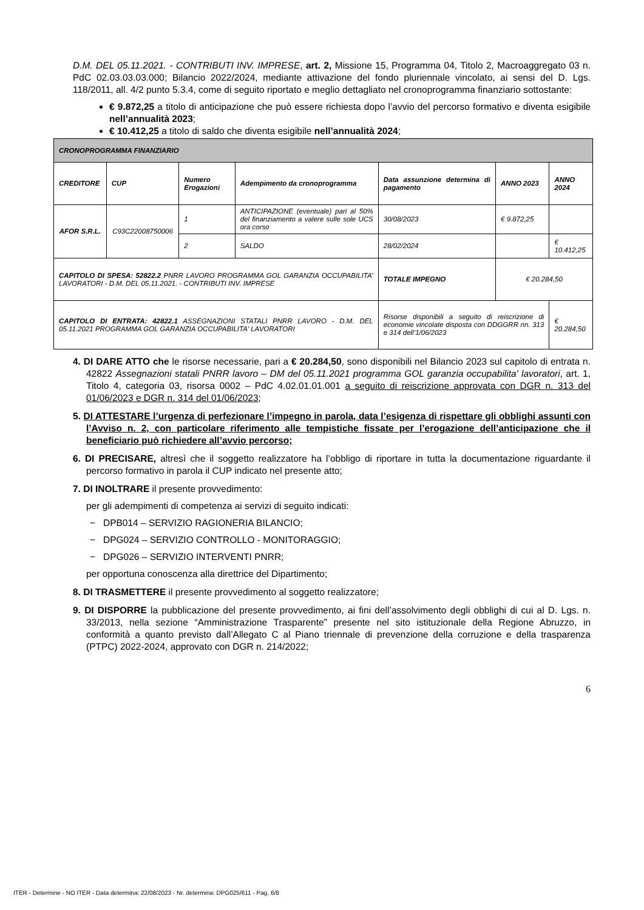D.M. DEL 05.11.2021. - CONTRIBUTI INV. IMPRESE, art. 2, Missione 15, Programma 04, Titolo 2, Macroaggregato 03 n. PdC 02.03.03.03.000; Bilancio 2022/2024, mediante attivazione del fondo pluriennale vincolato, ai sensi del D. Lgs. 118/2011, all. 4/2 punto 5.3.4, come di seguito riportato e meglio dettagliato nel cronoprogramma finanziario sottostante:
€ 9.872,25 a titolo di anticipazione che può essere richiesta dopo l’avvio del percorso formativo e diventa esigibile nell’annualità 2023;
€ 10.412,25 a titolo di saldo che diventa esigibile nell’annualità 2024;
| CRONOPROGRAMMA FINANZIARIO | | | | | | |
| --- | --- | --- | --- | --- | --- | --- |
| CREDITORE | CUP | Numero Erogazioni | Adempimento da cronoprogramma | Data assunzione determina di pagamento | ANNO 2023 | ANNO 2024 |
| AFOR S.R.L. | C93C22008750006 | 1 | ANTICIPAZIONE (eventuale) pari al 50% del finanziamento a valere sulle sole UCS ora corso | 30/08/2023 | € 9.872,25 | |
| | | 2 | SALDO | 28/02/2024 | | € 10.412,25 |
| CAPITOLO DI SPESA: 52822.2 PNRR LAVORO PROGRAMMA GOL GARANZIA OCCUPABILITA' LAVORATORI - D.M. DEL 05.11.2021. - CONTRIBUTI INV. IMPRESE | | | | TOTALE IMPEGNO | € 20.284,50 | |
| CAPITOLO DI ENTRATA: 42822.1 ASSEGNAZIONI STATALI PNRR LAVORO - D.M. DEL 05.11.2021 PROGRAMMA GOL GARANZIA OCCUPABILITA' LAVORATORI | | | | Risorse disponibili a seguito di reiscrizione di economie vincolate disposta con DDGGRR nn. 313 e 314 dell’1/06/2023 | | € 20.284,50 |
4. DI DARE ATTO che le risorse necessarie, pari a € 20.284,50, sono disponibili nel Bilancio 2023 sul capitolo di entrata n. 42822 Assegnazioni statali PNRR lavoro – DM del 05.11.2021 programma GOL garanzia occupabilita' lavoratori, art. 1, Titolo 4, categoria 03, risorsa 0002 – PdC 4.02.01.01.001 a seguito di reiscrizione approvata con DGR n. 313 del 01/06/2023 e DGR n. 314 del 01/06/2023;
5. DI ATTESTARE l’urgenza di perfezionare l’impegno in parola, data l’esigenza di rispettare gli obblighi assunti con l’Avviso n. 2, con particolare riferimento alle tempistiche fissate per l’erogazione dell’anticipazione che il beneficiario può richiedere all’avvio percorso;
6. DI PRECISARE, altresì che il soggetto realizzatore ha l’obbligo di riportare in tutta la documentazione riguardante il percorso formativo in parola il CUP indicato nel presente atto;
7. DI INOLTRARE il presente provvedimento:
per gli adempimenti di competenza ai servizi di seguito indicati:
− DPB014 – SERVIZIO RAGIONERIA BILANCIO;
− DPG024 – SERVIZIO CONTROLLO - MONITORAGGIO;
− DPG026 – SERVIZIO INTERVENTI PNRR;
per opportuna conoscenza alla direttrice del Dipartimento;
8. DI TRASMETTERE il presente provvedimento al soggetto realizzatore;
9. DI DISPORRE la pubblicazione del presente provvedimento, ai fini dell’assolvimento degli obblighi di cui al D. Lgs. n. 33/2013, nella sezione “Amministrazione Trasparente” presente nel sito istituzionale della Regione Abruzzo, in conformità a quanto previsto dall’Allegato C al Piano triennale di prevenzione della corruzione e della trasparenza (PTPC) 2022-2024, approvato con DGR n. 214/2022;
6
ITER - Determine - NO ITER - Data determina: 22/08/2023 - Nr. determina: DPG025/611 - Pag. 6/8